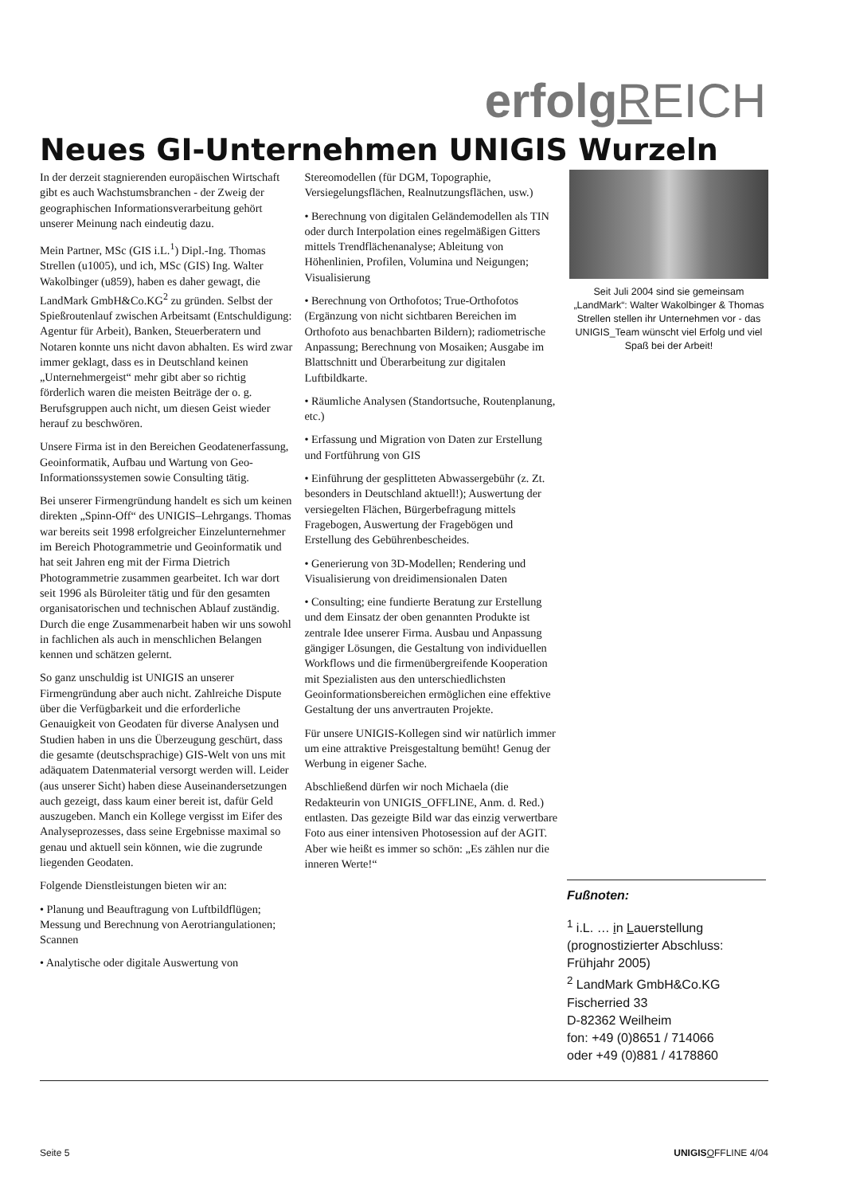erfolg REICH
Neues GI-Unternehmen UNIGIS Wurzeln
In der derzeit stagnierenden europäischen Wirtschaft gibt es auch Wachstumsbranchen - der Zweig der geographischen Informationsverarbeitung gehört unserer Meinung nach eindeutig dazu.
Mein Partner, MSc (GIS i.L.<sup>1</sup>) Dipl.-Ing. Thomas Strellen (u1005), und ich, MSc (GIS) Ing. Walter Wakolbinger (u859), haben es daher gewagt, die LandMark GmbH&Co.KG<sup>2</sup> zu gründen. Selbst der Spießroutenlauf zwischen Arbeitsamt (Entschuldigung: Agentur für Arbeit), Banken, Steuerberatern und Notaren konnte uns nicht davon abhalten. Es wird zwar immer geklagt, dass es in Deutschland keinen „Unternehmergeist“ mehr gibt aber so richtig förderlich waren die meisten Beiträge der o. g. Berufsgruppen auch nicht, um diesen Geist wieder herauf zu beschwören.
Unsere Firma ist in den Bereichen Geodatenerfassung, Geoinformatik, Aufbau und Wartung von Geo-Informationssystemen sowie Consulting tätig.
Bei unserer Firmengründung handelt es sich um keinen direkten „Spinn-Off“ des UNIGIS–Lehrgangs. Thomas war bereits seit 1998 erfolgreicher Einzelunternehmer im Bereich Photogrammetrie und Geoinformatik und hat seit Jahren eng mit der Firma Dietrich Photogrammetrie zusammen gearbeitet. Ich war dort seit 1996 als Büroleiter tätig und für den gesamten organisatorischen und technischen Ablauf zuständig. Durch die enge Zusammenarbeit haben wir uns sowohl in fachlichen als auch in menschlichen Belangen kennen und schätzen gelernt.
So ganz unschuldig ist UNIGIS an unserer Firmengründung aber auch nicht. Zahlreiche Dispute über die Verfügbarkeit und die erforderliche Genauigkeit von Geodaten für diverse Analysen und Studien haben in uns die Überzeugung geschürt, dass die gesamte (deutschsprachige) GIS-Welt von uns mit adäquatem Datenmaterial versorgt werden will. Leider (aus unserer Sicht) haben diese Auseinandersetzungen auch gezeigt, dass kaum einer bereit ist, dafür Geld auszugeben. Manch ein Kollege vergisst im Eifer des Analyseprozesses, dass seine Ergebnisse maximal so genau und aktuell sein können, wie die zugrunde liegenden Geodaten.
Folgende Dienstleistungen bieten wir an:
• Planung und Beauftragung von Luftbildflügen; Messung und Berechnung von Aerotriangulationen; Scannen
• Analytische oder digitale Auswertung von
Stereomodellen (für DGM, Topographie, Versiegelungsflächen, Realnutzungsflächen, usw.)
• Berechnung von digitalen Geländemodellen als TIN oder durch Interpolation eines regelmäßigen Gitters mittels Trendflächenanalyse; Ableitung von Höhenlinien, Profilen, Volumina und Neigungen; Visualisierung
• Berechnung von Orthofotos; True-Orthofotos (Ergänzung von nicht sichtbaren Bereichen im Orthofoto aus benachbarten Bildern); radiometrische Anpassung; Berechnung von Mosaiken; Ausgabe im Blattschnitt und Überarbeitung zur digitalen Luftbildkarte.
• Räumliche Analysen (Standortsuche, Routenplanung, etc.)
• Erfassung und Migration von Daten zur Erstellung und Fortführung von GIS
• Einführung der gesplitteten Abwassergebühr (z. Zt. besonders in Deutschland aktuell!); Auswertung der versiegelten Flächen, Bürgerbefragung mittels Fragebogen, Auswertung der Fragebögen und Erstellung des Gebührenbescheides.
• Generierung von 3D-Modellen; Rendering und Visualisierung von dreidimensionalen Daten
• Consulting; eine fundierte Beratung zur Erstellung und dem Einsatz der oben genannten Produkte ist zentrale Idee unserer Firma. Ausbau und Anpassung gängiger Lösungen, die Gestaltung von individuellen Workflows und die firmenübergreifende Kooperation mit Spezialisten aus den unterschiedlichsten Geoinformationsbereichen ermöglichen eine effektive Gestaltung der uns anvertrauten Projekte.
Für unsere UNIGIS-Kollegen sind wir natürlich immer um eine attraktive Preisgestaltung bemüht! Genug der Werbung in eigener Sache.
Abschließend dürfen wir noch Michaela (die Redakteurin von UNIGIS_OFFLINE, Anm. d. Red.) entlasten. Das gezeigte Bild war das einzig verwertbare Foto aus einer intensiven Photosession auf der AGIT. Aber wie heißt es immer so schön: „Es zählen nur die inneren Werte!“
Seit Juli 2004 sind sie gemeinsam „LandMark“: Walter Wakolbinger & Thomas Strellen stellen ihr Unternehmen vor - das UNIGIS_Team wünscht viel Erfolg und viel Spaß bei der Arbeit!
Fußnoten:
<sup>1</sup> i.L. … in Lauerstellung (prognostizierter Abschluss: Frühjahr 2005)
<sup>2</sup> LandMark GmbH&Co.KG
Fischerried 33
D-82362 Weilheim
fon: +49 (0)8651 / 714066
oder +49 (0)881 / 4178860
Seite 5 UNIGIS OFFLINE 4/04